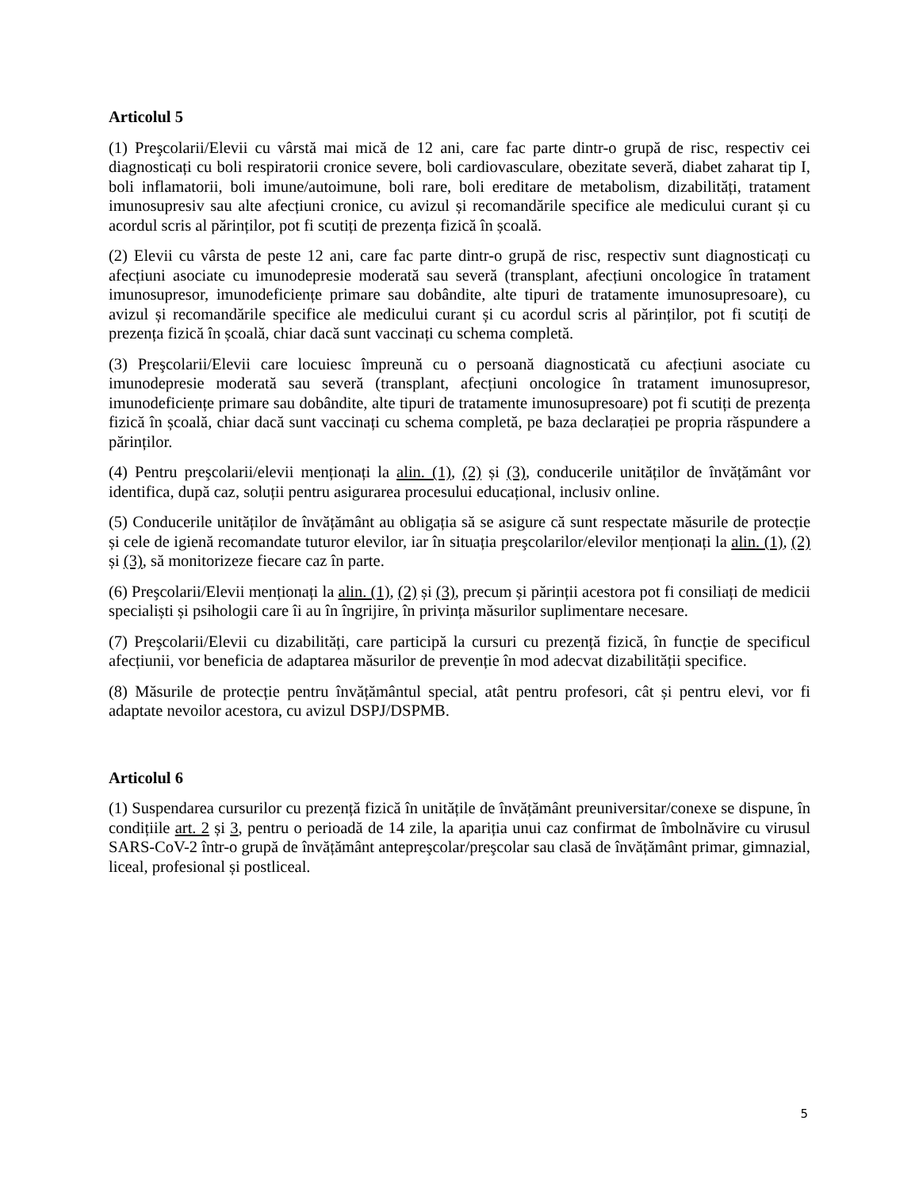Articolul 5
(1) Preşcolarii/Elevii cu vârstă mai mică de 12 ani, care fac parte dintr-o grupă de risc, respectiv cei diagnosticați cu boli respiratorii cronice severe, boli cardiovasculare, obezitate severă, diabet zaharat tip I, boli inflamatorii, boli imune/autoimune, boli rare, boli ereditare de metabolism, dizabilități, tratament imunosupresiv sau alte afecțiuni cronice, cu avizul și recomandările specifice ale medicului curant și cu acordul scris al părinților, pot fi scutiți de prezența fizică în școală.
(2) Elevii cu vârsta de peste 12 ani, care fac parte dintr-o grupă de risc, respectiv sunt diagnosticați cu afecțiuni asociate cu imunodepresie moderată sau severă (transplant, afecțiuni oncologice în tratament imunosupresor, imunodeficiențe primare sau dobândite, alte tipuri de tratamente imunosupresoare), cu avizul și recomandările specifice ale medicului curant și cu acordul scris al părinților, pot fi scutiți de prezența fizică în școală, chiar dacă sunt vaccinați cu schema completă.
(3) Preşcolarii/Elevii care locuiesc împreună cu o persoană diagnosticată cu afecțiuni asociate cu imunodepresie moderată sau severă (transplant, afecțiuni oncologice în tratament imunosupresor, imunodeficiențe primare sau dobândite, alte tipuri de tratamente imunosupresoare) pot fi scutiți de prezența fizică în școală, chiar dacă sunt vaccinați cu schema completă, pe baza declarației pe propria răspundere a părinților.
(4) Pentru preşcolarii/elevii menționați la alin. (1), (2) și (3), conducerile unităților de învățământ vor identifica, după caz, soluții pentru asigurarea procesului educațional, inclusiv online.
(5) Conducerile unităților de învățământ au obligația să se asigure că sunt respectate măsurile de protecție și cele de igienă recomandate tuturor elevilor, iar în situația preşcolarilor/elevilor menționați la alin. (1), (2) și (3), să monitorizeze fiecare caz în parte.
(6) Preşcolarii/Elevii menționați la alin. (1), (2) și (3), precum și părinții acestora pot fi consiliați de medicii specialiști și psihologii care îi au în îngrijire, în privința măsurilor suplimentare necesare.
(7) Preşcolarii/Elevii cu dizabilități, care participă la cursuri cu prezență fizică, în funcție de specificul afecțiunii, vor beneficia de adaptarea măsurilor de prevenție în mod adecvat dizabilității specifice.
(8) Măsurile de protecție pentru învățământul special, atât pentru profesori, cât și pentru elevi, vor fi adaptate nevoilor acestora, cu avizul DSPJ/DSPMB.
Articolul 6
(1) Suspendarea cursurilor cu prezență fizică în unitățile de învățământ preuniversitar/conexe se dispune, în condițiile art. 2 și 3, pentru o perioadă de 14 zile, la apariția unui caz confirmat de îmbolnăvire cu virusul SARS-CoV-2 într-o grupă de învățământ antepreşcolar/preşcolar sau clasă de învățământ primar, gimnazial, liceal, profesional și postliceal.
5